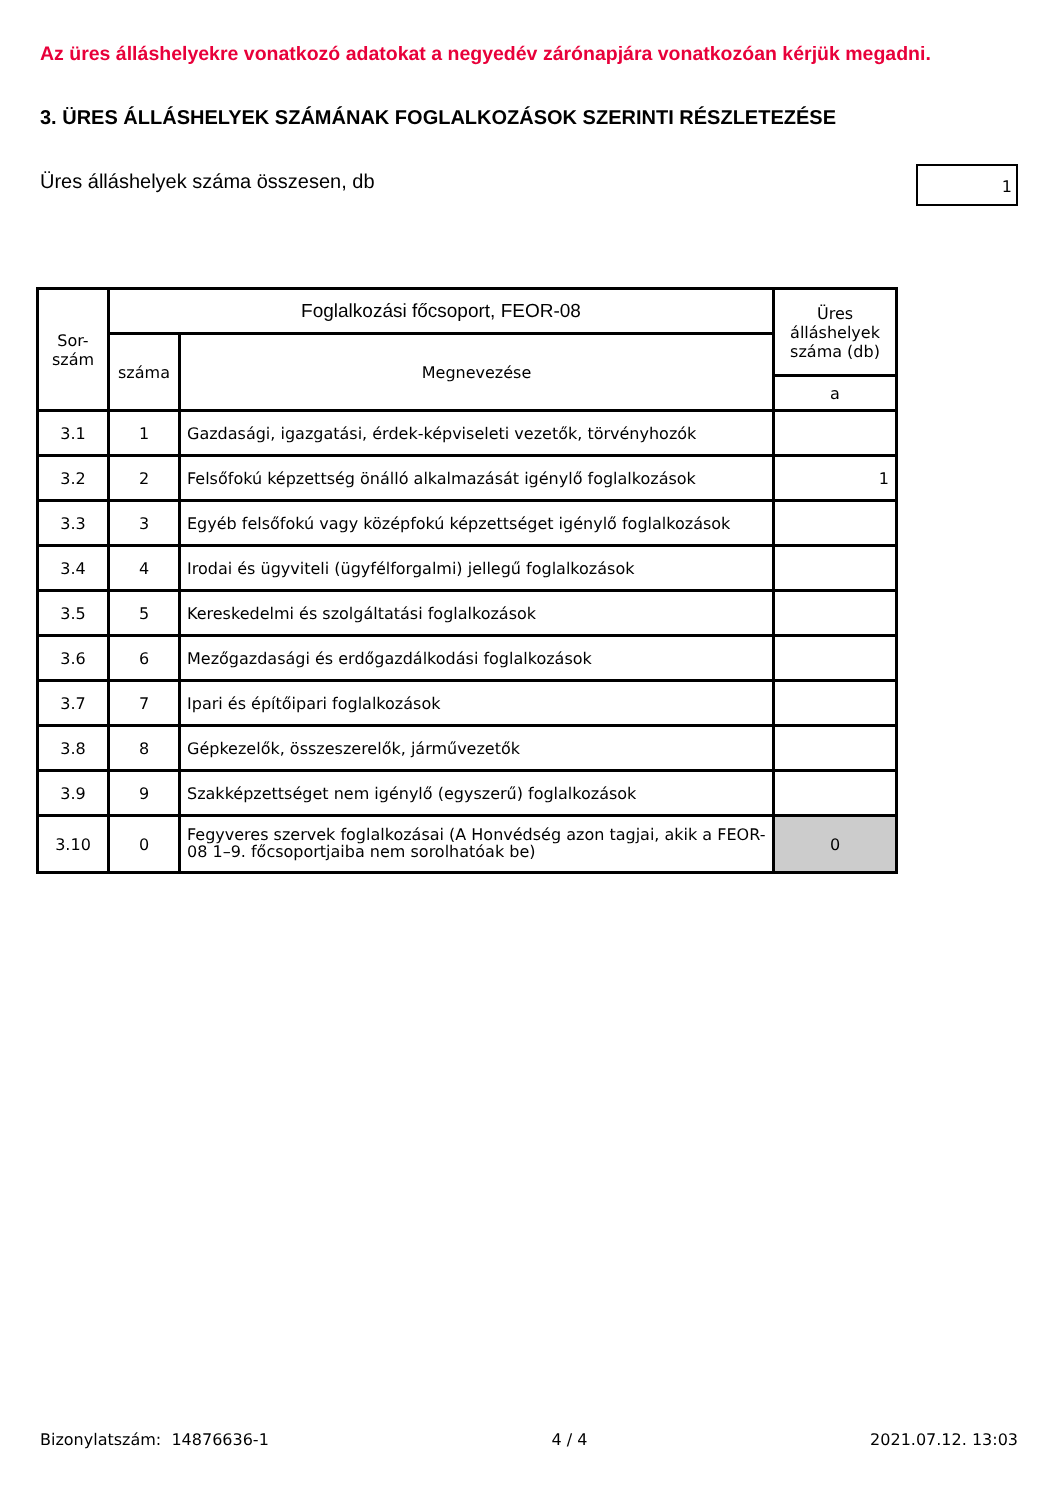Az üres álláshelyekre vonatkozó adatokat a negyedév zárónapjára vonatkozóan kérjük megadni.
3. ÜRES ÁLLÁSHELYEK SZÁMÁNAK FOGLALKOZÁSOK SZERINTI RÉSZLETEZÉSE
Üres álláshelyek száma összesen, db
1
| Sor- szám | Foglalkozási főcsoport, FEOR-08 | | Üres álláshelyek száma (db) |
| --- | --- | --- | --- |
| | száma | Megnevezése | |
| | | | a |
| 3.1 | 1 | Gazdasági, igazgatási, érdek-képviseleti vezetők, törvényhozók | |
| 3.2 | 2 | Felsőfokú képzettség önálló alkalmazását igénylő foglalkozások | 1 |
| 3.3 | 3 | Egyéb felsőfokú vagy középfokú képzettséget igénylő foglalkozások | |
| 3.4 | 4 | Irodai és ügyviteli (ügyfélforgalmi) jellegű foglalkozások | |
| 3.5 | 5 | Kereskedelmi és szolgáltatási foglalkozások | |
| 3.6 | 6 | Mezőgazdasági és erdőgazdálkodási foglalkozások | |
| 3.7 | 7 | Ipari és építőipari foglalkozások | |
| 3.8 | 8 | Gépkezelők, összeszerelők, járművezetők | |
| 3.9 | 9 | Szakképzettséget nem igénylő (egyszerű) foglalkozások | |
| 3.10 | 0 | Fegyveres szervek foglalkozásai (A Honvédség azon tagjai, akik a FEOR-08 1–9. főcsoportjaiba nem sorolhatóak be) | 0 |
Bizonylatszám: 14876636-1 4 / 4 2021.07.12. 13:03